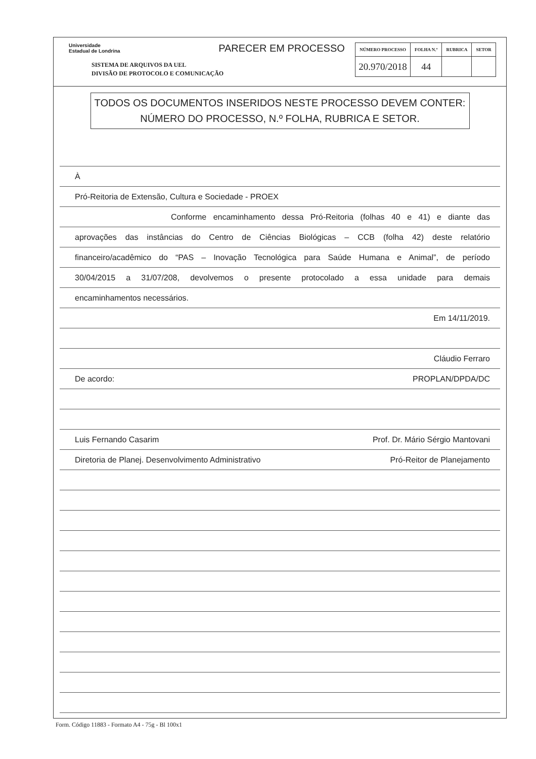Universidade
Estadual de Londrina
SISTEMA DE ARQUIVOS DA UEL
DIVISÃO DE PROTOCOLO E COMUNICAÇÃO
PARECER EM PROCESSO
| NÚMERO PROCESSO | FOLHA N.º | RUBRICA | SETOR |
| --- | --- | --- | --- |
| 20.970/2018 | 44 | | |
TODOS OS DOCUMENTOS INSERIDOS NESTE PROCESSO DEVEM CONTER:
NÚMERO DO PROCESSO, N.º FOLHA, RUBRICA E SETOR.
À
Pró-Reitoria de Extensão, Cultura e Sociedade - PROEX
Conforme encaminhamento dessa Pró-Reitoria (folhas 40 e 41) e diante das
aprovações das instâncias do Centro de Ciências Biológicas – CCB (folha 42) deste relatório
financeiro/acadêmico do “PAS – Inovação Tecnológica para Saúde Humana e Animal”, de período
30/04/2015 a 31/07/208, devolvemos o presente protocolado a essa unidade para demais
encaminhamentos necessários.
Em 14/11/2019.
Cláudio Ferraro
De acordo: PROPLAN/DPDA/DC
Luis Fernando Casarim Prof. Dr. Mário Sérgio Mantovani
Diretoria de Planej. Desenvolvimento Administrativo Pró-Reitor de Planejamento
Form. Código 11883 - Formato A4 - 75g - Bl 100x1